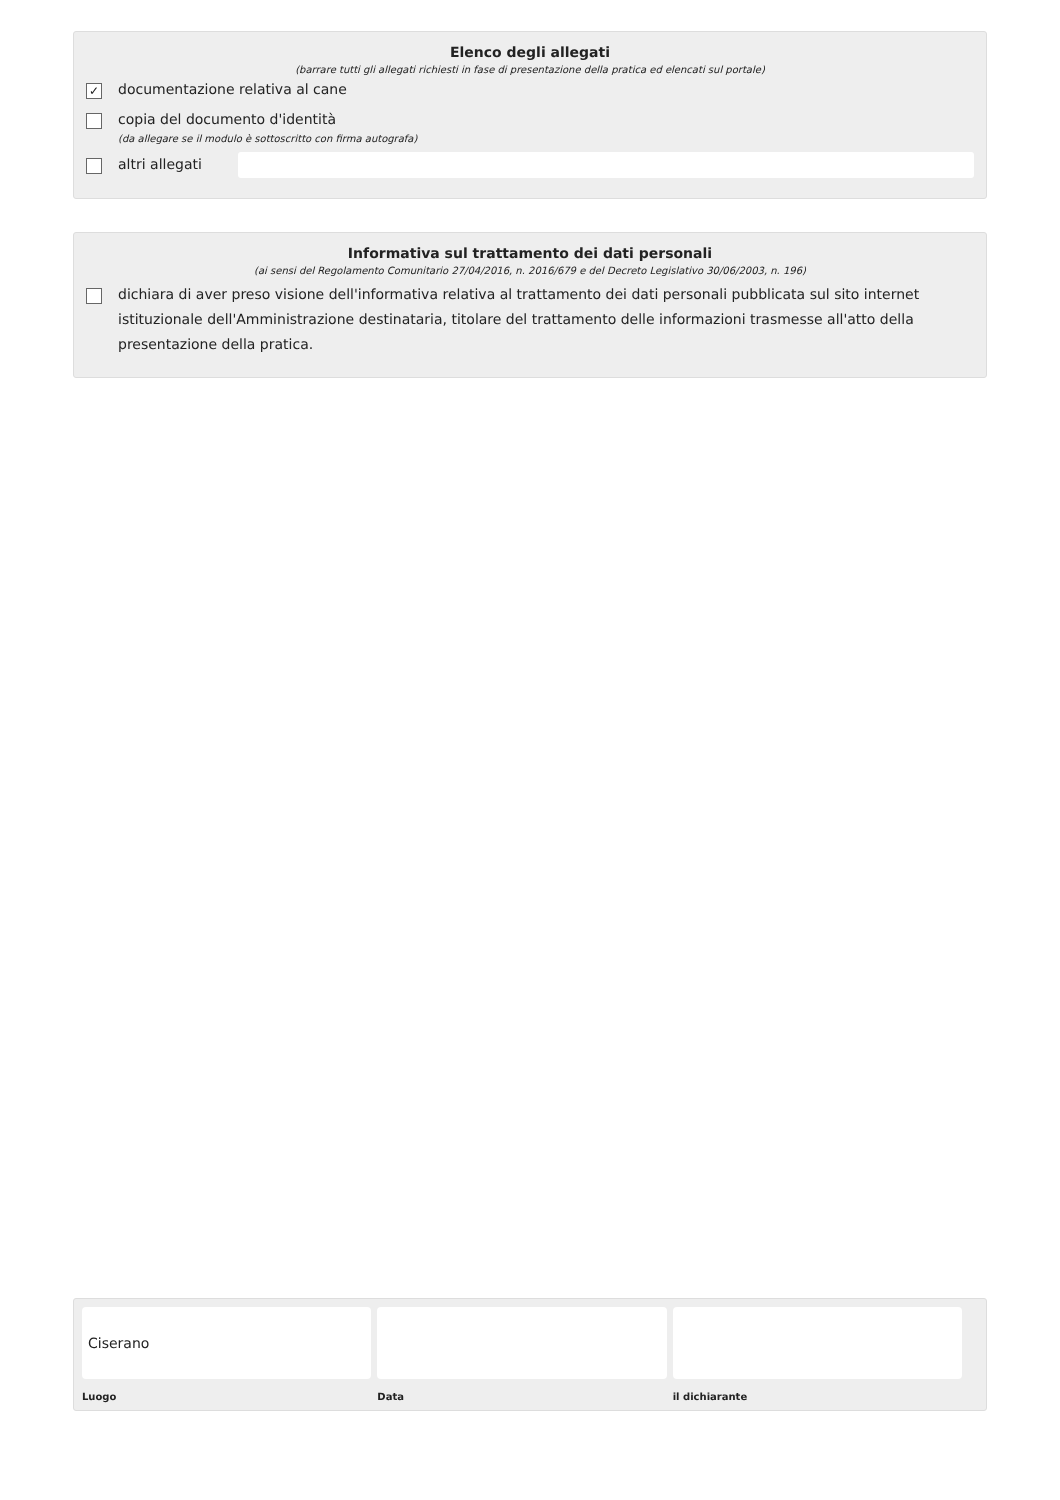Elenco degli allegati
(barrare tutti gli allegati richiesti in fase di presentazione della pratica ed elencati sul portale)
✓ documentazione relativa al cane
copia del documento d'identità
(da allegare se il modulo è sottoscritto con firma autografa)
altri allegati
Informativa sul trattamento dei dati personali
(ai sensi del Regolamento Comunitario 27/04/2016, n. 2016/679 e del Decreto Legislativo 30/06/2003, n. 196)
dichiara di aver preso visione dell'informativa relativa al trattamento dei dati personali pubblicata sul sito internet istituzionale dell'Amministrazione destinataria, titolare del trattamento delle informazioni trasmesse all'atto della presentazione della pratica.
Ciserano
Luogo
Data il dichiarante